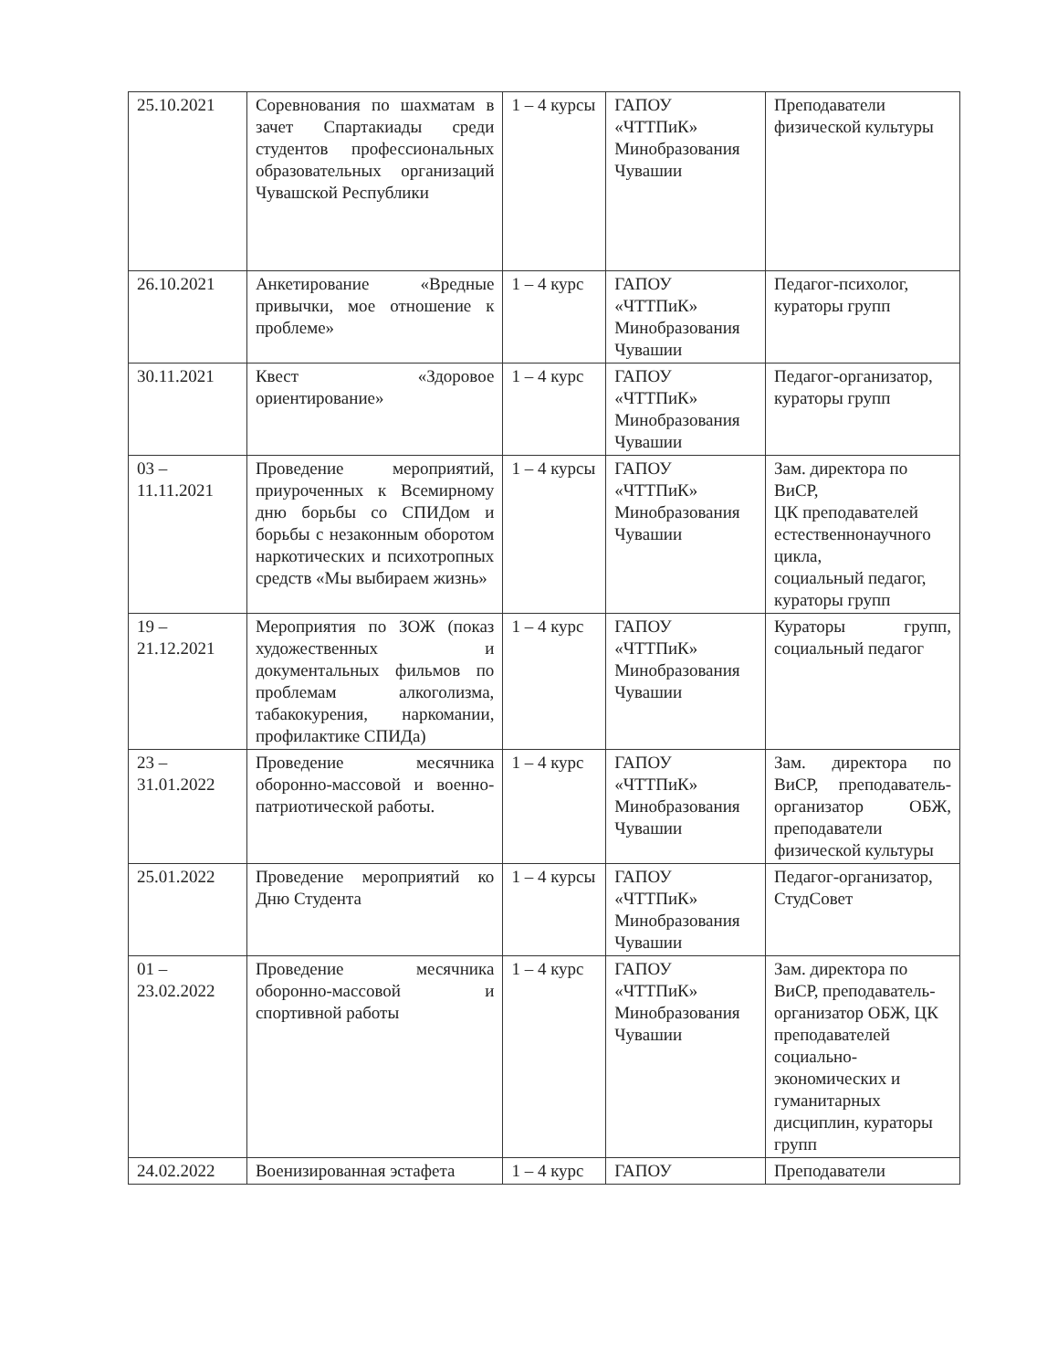| 25.10.2021 | Соревнования по шахматам в зачет Спартакиады среди студентов профессиональных образовательных организаций Чувашской Республики | 1 – 4 курсы | ГАПОУ «ЧТТПиК» Минобразования Чувашии | Преподаватели физической культуры |
| 26.10.2021 | Анкетирование «Вредные привычки, мое отношение к проблеме» | 1 – 4 курс | ГАПОУ «ЧТТПиК» Минобразования Чувашии | Педагог-психолог, кураторы групп |
| 30.11.2021 | Квест «Здоровое ориентирование» | 1 – 4 курс | ГАПОУ «ЧТТПиК» Минобразования Чувашии | Педагог-организатор, кураторы групп |
| 03 – 11.11.2021 | Проведение мероприятий, приуроченных к Всемирному дню борьбы со СПИДом и борьбы с незаконным оборотом наркотических и психотропных средств «Мы выбираем жизнь» | 1 – 4 курсы | ГАПОУ «ЧТТПиК» Минобразования Чувашии | Зам. директора по ВиСР, ЦК преподавателей естественнонаучного цикла, социальный педагог, кураторы групп |
| 19 – 21.12.2021 | Мероприятия по ЗОЖ (показ художественных и документальных фильмов по проблемам алкоголизма, табакокурения, наркомании, профилактике СПИДа) | 1 – 4 курс | ГАПОУ «ЧТТПиК» Минобразования Чувашии | Кураторы групп, социальный педагог |
| 23 – 31.01.2022 | Проведение месячника оборонно-массовой и военно-патриотической работы. | 1 – 4 курс | ГАПОУ «ЧТТПиК» Минобразования Чувашии | Зам. директора по ВиСР, преподаватель-организатор ОБЖ, преподаватели физической культуры |
| 25.01.2022 | Проведение мероприятий ко Дню Студента | 1 – 4 курсы | ГАПОУ «ЧТТПиК» Минобразования Чувашии | Педагог-организатор, СтудСовет |
| 01 – 23.02.2022 | Проведение месячника оборонно-массовой и спортивной работы | 1 – 4 курс | ГАПОУ «ЧТТПиК» Минобразования Чувашии | Зам. директора по ВиСР, преподаватель-организатор ОБЖ, ЦК преподавателей социально-экономических и гуманитарных дисциплин, кураторы групп |
| 24.02.2022 | Военизированная эстафета | 1 – 4 курс | ГАПОУ | Преподаватели |